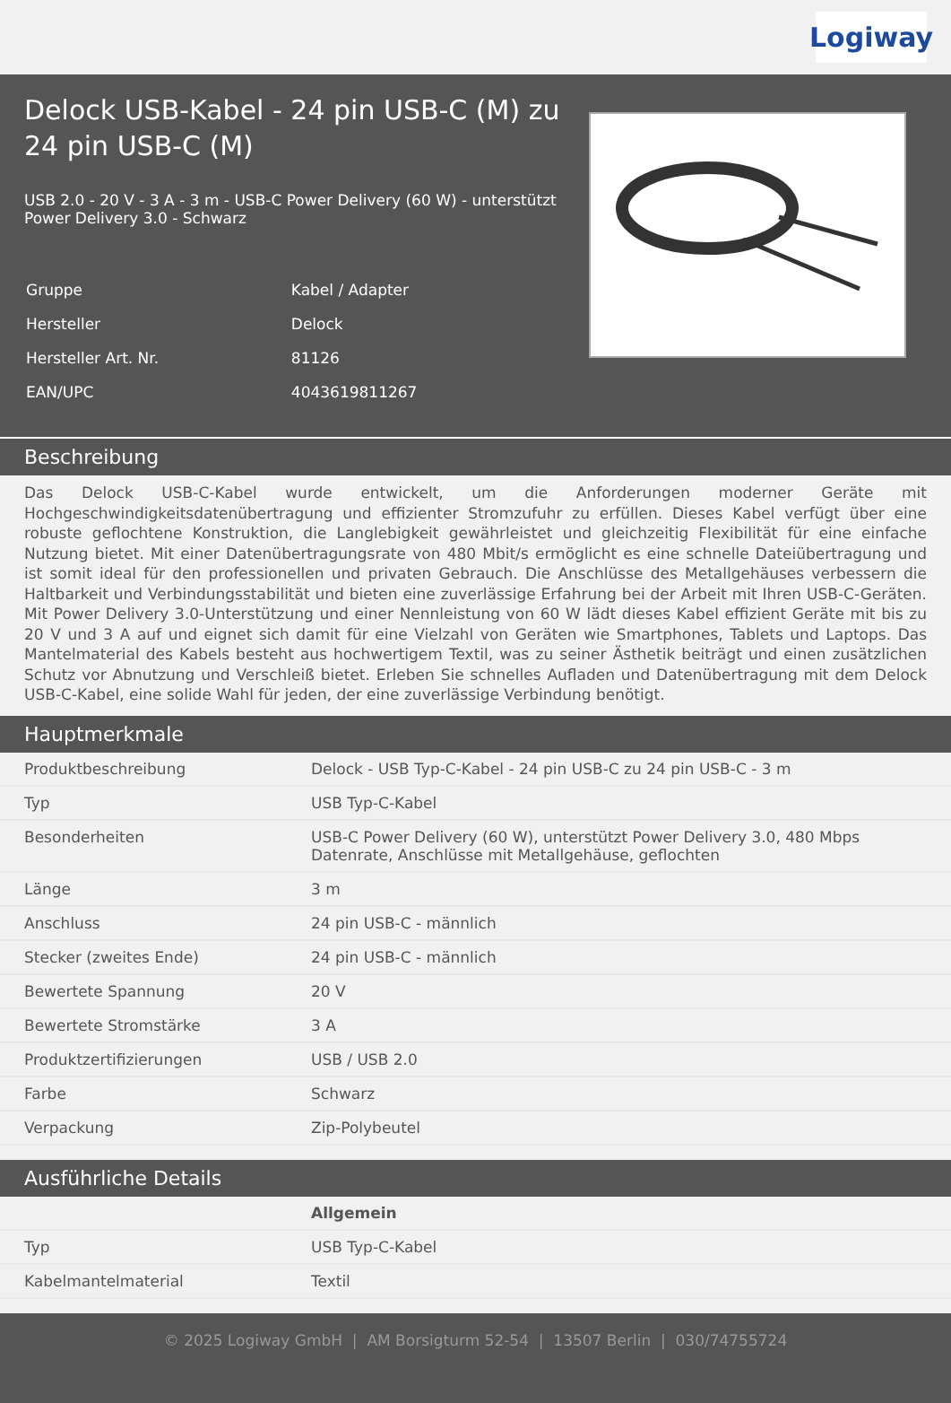Logiway
Delock USB-Kabel - 24 pin USB-C (M) zu 24 pin USB-C (M)
USB 2.0 - 20 V - 3 A - 3 m - USB-C Power Delivery (60 W) - unterstützt Power Delivery 3.0 - Schwarz
| Gruppe | Kabel / Adapter |
| Hersteller | Delock |
| Hersteller Art. Nr. | 81126 |
| EAN/UPC | 4043619811267 |
Beschreibung
Das Delock USB-C-Kabel wurde entwickelt, um die Anforderungen moderner Geräte mit Hochgeschwindigkeitsdatenübertragung und effizienter Stromzufuhr zu erfüllen. Dieses Kabel verfügt über eine robuste geflochtene Konstruktion, die Langlebigkeit gewährleistet und gleichzeitig Flexibilität für eine einfache Nutzung bietet. Mit einer Datenübertragungsrate von 480 Mbit/s ermöglicht es eine schnelle Dateiübertragung und ist somit ideal für den professionellen und privaten Gebrauch. Die Anschlüsse des Metallgehäuses verbessern die Haltbarkeit und Verbindungsstabilität und bieten eine zuverlässige Erfahrung bei der Arbeit mit Ihren USB-C-Geräten. Mit Power Delivery 3.0-Unterstützung und einer Nennleistung von 60 W lädt dieses Kabel effizient Geräte mit bis zu 20 V und 3 A auf und eignet sich damit für eine Vielzahl von Geräten wie Smartphones, Tablets und Laptops. Das Mantelmaterial des Kabels besteht aus hochwertigem Textil, was zu seiner Ästhetik beiträgt und einen zusätzlichen Schutz vor Abnutzung und Verschleiß bietet. Erleben Sie schnelles Aufladen und Datenübertragung mit dem Delock USB-C-Kabel, eine solide Wahl für jeden, der eine zuverlässige Verbindung benötigt.
Hauptmerkmale
| Produktbeschreibung | Delock - USB Typ-C-Kabel - 24 pin USB-C zu 24 pin USB-C - 3 m |
| Typ | USB Typ-C-Kabel |
| Besonderheiten | USB-C Power Delivery (60 W), unterstützt Power Delivery 3.0, 480 Mbps Datenrate, Anschlüsse mit Metallgehäuse, geflochten |
| Länge | 3 m |
| Anschluss | 24 pin USB-C - männlich |
| Stecker (zweites Ende) | 24 pin USB-C - männlich |
| Bewertete Spannung | 20 V |
| Bewertete Stromstärke | 3 A |
| Produktzertifizierungen | USB / USB 2.0 |
| Farbe | Schwarz |
| Verpackung | Zip-Polybeutel |
Ausführliche Details
| | Allgemein |
| Typ | USB Typ-C-Kabel |
| Kabelmantelmaterial | Textil |
© 2025 Logiway GmbH | AM Borsigturm 52-54 | 13507 Berlin | 030/74755724